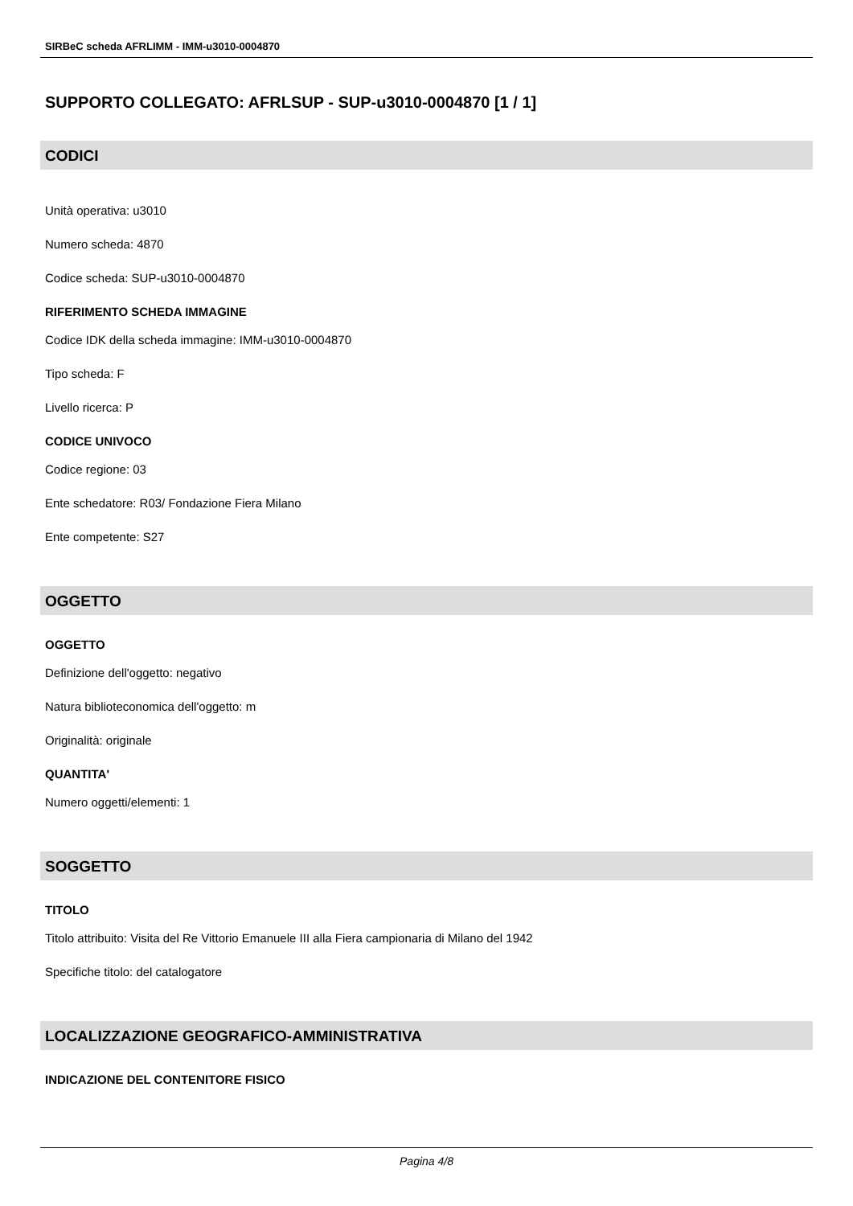SIRBeC scheda AFRLIMM - IMM-u3010-0004870
SUPPORTO COLLEGATO: AFRLSUP - SUP-u3010-0004870 [1 / 1]
CODICI
Unità operativa: u3010
Numero scheda: 4870
Codice scheda: SUP-u3010-0004870
RIFERIMENTO SCHEDA IMMAGINE
Codice IDK della scheda immagine: IMM-u3010-0004870
Tipo scheda: F
Livello ricerca: P
CODICE UNIVOCO
Codice regione: 03
Ente schedatore: R03/ Fondazione Fiera Milano
Ente competente: S27
OGGETTO
OGGETTO
Definizione dell'oggetto: negativo
Natura biblioteconomica dell'oggetto: m
Originalità: originale
QUANTITA'
Numero oggetti/elementi: 1
SOGGETTO
TITOLO
Titolo attribuito: Visita del Re Vittorio Emanuele III alla Fiera campionaria di Milano del 1942
Specifiche titolo: del catalogatore
LOCALIZZAZIONE GEOGRAFICO-AMMINISTRATIVA
INDICAZIONE DEL CONTENITORE FISICO
Pagina 4/8